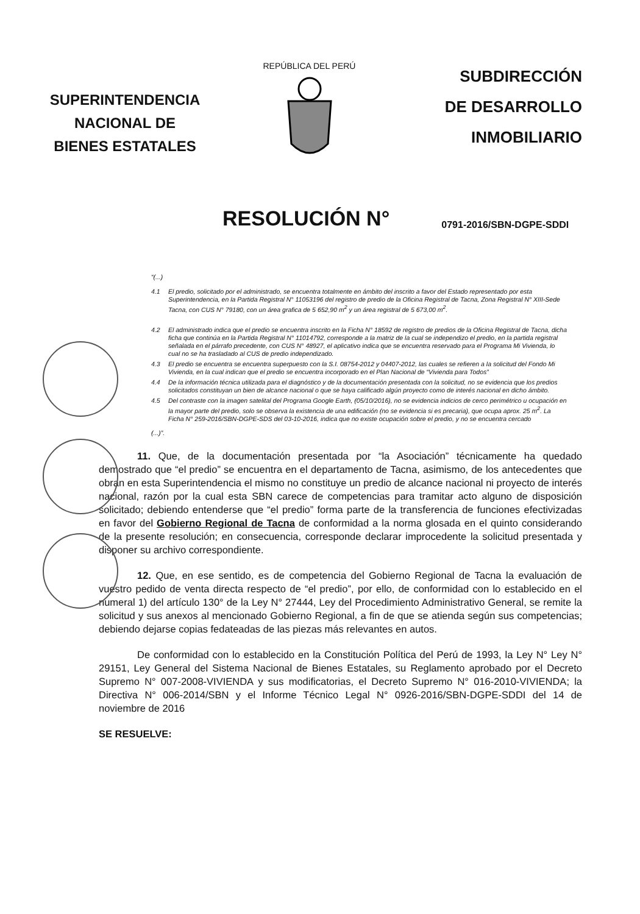SUPERINTENDENCIA
NACIONAL DE
BIENES ESTATALES
REPÚBLICA DEL PERÚ
SUBDIRECCIÓN
DE DESARROLLO
INMOBILIARIO
RESOLUCIÓN N°
0791-2016/SBN-DGPE-SDDI
“(...)
4.1 El predio, solicitado por el administrado, se encuentra totalmente en ámbito del inscrito a favor del Estado representado por esta Superintendencia, en la Partida Registral N° 11053196 del registro de predio de la Oficina Registral de Tacna, Zona Registral N° XIII-Sede Tacna, con CUS N° 79180, con un área grafica de 5 652,90 m<sup>2</sup> y un área registral de 5 673,00 m<sup>2</sup>.
4.2 El administrado indica que el predio se encuentra inscrito en la Ficha N° 18592 de registro de predios de la Oficina Registral de Tacna, dicha ficha que continúa en la Partida Registral N° 11014792, corresponde a la matriz de la cual se independizo el predio, en la partida registral señalada en el párrafo precedente, con CUS N° 48927, el aplicativo indica que se encuentra reservado para el Programa Mi Vivienda, lo cual no se ha trasladado al CUS de predio independizado.
4.3 El predio se encuentra se encuentra superpuesto con la S.I. 08754-2012 y 04407-2012, las cuales se refieren a la solicitud del Fondo Mi Vivienda, en la cual indican que el predio se encuentra incorporado en el Plan Nacional de “Vivienda para Todos”
4.4 De la información técnica utilizada para el diagnóstico y de la documentación presentada con la solicitud, no se evidencia que los predios solicitados constituyan un bien de alcance nacional o que se haya calificado algún proyecto como de interés nacional en dicho ámbito.
4.5 Del contraste con la imagen satelital del Programa Google Earth, (05/10/2016), no se evidencia indicios de cerco perimétrico u ocupación en la mayor parte del predio, solo se observa la existencia de una edificación (no se evidencia si es precaria), que ocupa aprox. 25 m<sup>2</sup>. La Ficha N° 259-2016/SBN-DGPE-SDS del 03-10-2016, indica que no existe ocupación sobre el predio, y no se encuentra cercado
(...)”.
11. Que, de la documentación presentada por “la Asociación” técnicamente ha quedado demostrado que “el predio” se encuentra en el departamento de Tacna, asimismo, de los antecedentes que obran en esta Superintendencia el mismo no constituye un predio de alcance nacional ni proyecto de interés nacional, razón por la cual esta SBN carece de competencias para tramitar acto alguno de disposición solicitado; debiendo entenderse que “el predio” forma parte de la transferencia de funciones efectivizadas en favor del Gobierno Regional de Tacna de conformidad a la norma glosada en el quinto considerando de la presente resolución; en consecuencia, corresponde declarar improcedente la solicitud presentada y disponer su archivo correspondiente.
12. Que, en ese sentido, es de competencia del Gobierno Regional de Tacna la evaluación de vuestro pedido de venta directa respecto de “el predio”, por ello, de conformidad con lo establecido en el numeral 1) del artículo 130° de la Ley N° 27444, Ley del Procedimiento Administrativo General, se remite la solicitud y sus anexos al mencionado Gobierno Regional, a fin de que se atienda según sus competencias; debiendo dejarse copias fedateadas de las piezas más relevantes en autos.
De conformidad con lo establecido en la Constitución Política del Perú de 1993, la Ley N° Ley N° 29151, Ley General del Sistema Nacional de Bienes Estatales, su Reglamento aprobado por el Decreto Supremo N° 007-2008-VIVIENDA y sus modificatorias, el Decreto Supremo N° 016-2010-VIVIENDA; la Directiva N° 006-2014/SBN y el Informe Técnico Legal N° 0926-2016/SBN-DGPE-SDDI del 14 de noviembre de 2016
SE RESUELVE: